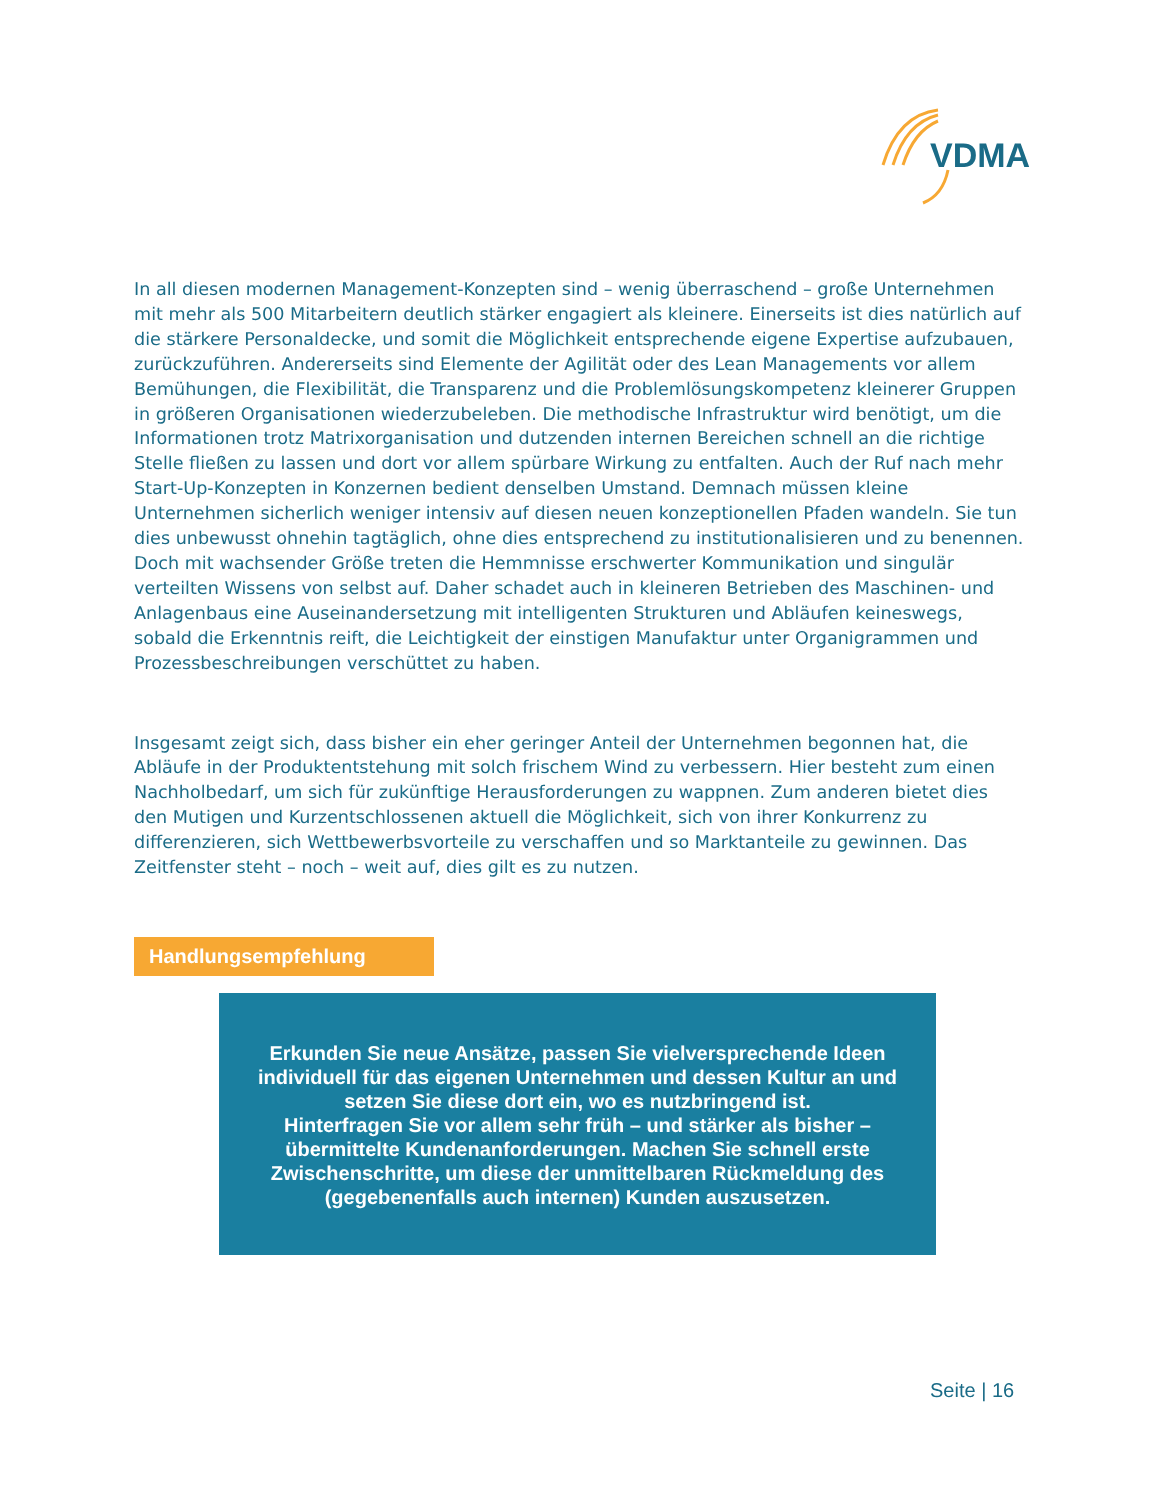VDMA
In all diesen modernen Management-Konzepten sind – wenig überraschend – große Unternehmen mit mehr als 500 Mitarbeitern deutlich stärker engagiert als kleinere. Einerseits ist dies natürlich auf die stärkere Personaldecke, und somit die Möglichkeit entsprechende eigene Expertise aufzubauen, zurückzuführen. Andererseits sind Elemente der Agilität oder des Lean Managements vor allem Bemühungen, die Flexibilität, die Transparenz und die Problemlösungskompetenz kleinerer Gruppen in größeren Organisationen wiederzubeleben. Die methodische Infrastruktur wird benötigt, um die Informationen trotz Matrixorganisation und dutzenden internen Bereichen schnell an die richtige Stelle fließen zu lassen und dort vor allem spürbare Wirkung zu entfalten. Auch der Ruf nach mehr Start-Up-Konzepten in Konzernen bedient denselben Umstand. Demnach müssen kleine Unternehmen sicherlich weniger intensiv auf diesen neuen konzeptionellen Pfaden wandeln. Sie tun dies unbewusst ohnehin tagtäglich, ohne dies entsprechend zu institutionalisieren und zu benennen. Doch mit wachsender Größe treten die Hemmnisse erschwerter Kommunikation und singulär verteilten Wissens von selbst auf. Daher schadet auch in kleineren Betrieben des Maschinen- und Anlagenbaus eine Auseinandersetzung mit intelligenten Strukturen und Abläufen keineswegs, sobald die Erkenntnis reift, die Leichtigkeit der einstigen Manufaktur unter Organigrammen und Prozessbeschreibungen verschüttet zu haben.
Insgesamt zeigt sich, dass bisher ein eher geringer Anteil der Unternehmen begonnen hat, die Abläufe in der Produktentstehung mit solch frischem Wind zu verbessern. Hier besteht zum einen Nachholbedarf, um sich für zukünftige Herausforderungen zu wappnen. Zum anderen bietet dies den Mutigen und Kurzentschlossenen aktuell die Möglichkeit, sich von ihrer Konkurrenz zu differenzieren, sich Wettbewerbsvorteile zu verschaffen und so Marktanteile zu gewinnen. Das Zeitfenster steht – noch – weit auf, dies gilt es zu nutzen.
Handlungsempfehlung
Erkunden Sie neue Ansätze, passen Sie vielversprechende Ideen individuell für das eigenen Unternehmen und dessen Kultur an und setzen Sie diese dort ein, wo es nutzbringend ist.
Hinterfragen Sie vor allem sehr früh – und stärker als bisher – übermittelte Kundenanforderungen. Machen Sie schnell erste Zwischenschritte, um diese der unmittelbaren Rückmeldung des (gegebenenfalls auch internen) Kunden auszusetzen.
Seite | 16